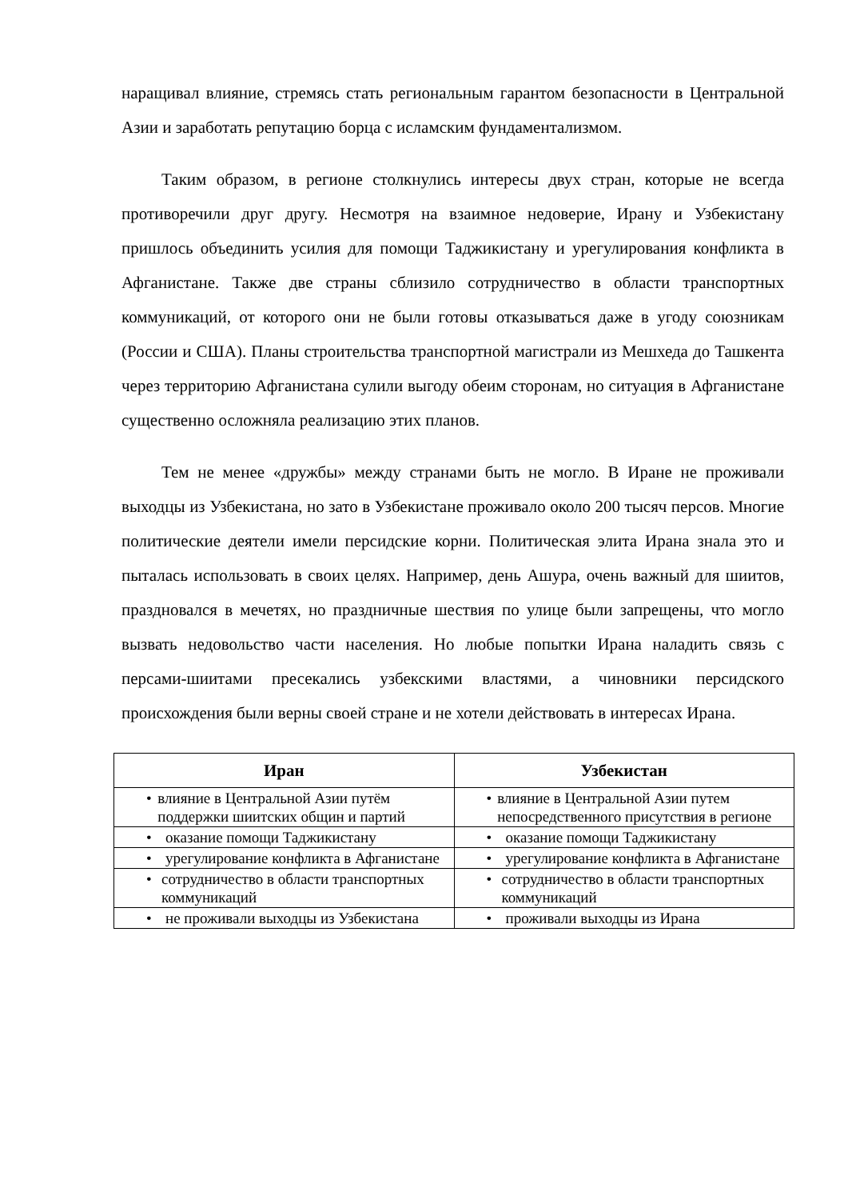наращивал влияние, стремясь стать региональным гарантом безопасности в Центральной Азии и заработать репутацию борца с исламским фундаментализмом.
Таким образом, в регионе столкнулись интересы двух стран, которые не всегда противоречили друг другу. Несмотря на взаимное недоверие, Ирану и Узбекистану пришлось объединить усилия для помощи Таджикистану и урегулирования конфликта в Афганистане. Также две страны сблизило сотрудничество в области транспортных коммуникаций, от которого они не были готовы отказываться даже в угоду союзникам (России и США). Планы строительства транспортной магистрали из Мешхеда до Ташкента через территорию Афганистана сулили выгоду обеим сторонам, но ситуация в Афганистане существенно осложняла реализацию этих планов.
Тем не менее «дружбы» между странами быть не могло. В Иране не проживали выходцы из Узбекистана, но зато в Узбекистане проживало около 200 тысяч персов. Многие политические деятели имели персидские корни. Политическая элита Ирана знала это и пыталась использовать в своих целях. Например, день Ашура, очень важный для шиитов, праздновался в мечетях, но праздничные шествия по улице были запрещены, что могло вызвать недовольство части населения. Но любые попытки Ирана наладить связь с персами-шиитами пресекались узбекскими властями, а чиновники персидского происхождения были верны своей стране и не хотели действовать в интересах Ирана.
| Иран | Узбекистан |
| --- | --- |
| • влияние в Центральной Азии путём поддержки шиитских общин и партий | • влияние в Центральной Азии путем непосредственного присутствия в регионе |
| • оказание помощи Таджикистану | • оказание помощи Таджикистану |
| • урегулирование конфликта в Афганистане | • урегулирование конфликта в Афганистане |
| • сотрудничество в области транспортных коммуникаций | • сотрудничество в области транспортных коммуникаций |
| • не проживали выходцы из Узбекистана | • проживали выходцы из Ирана |